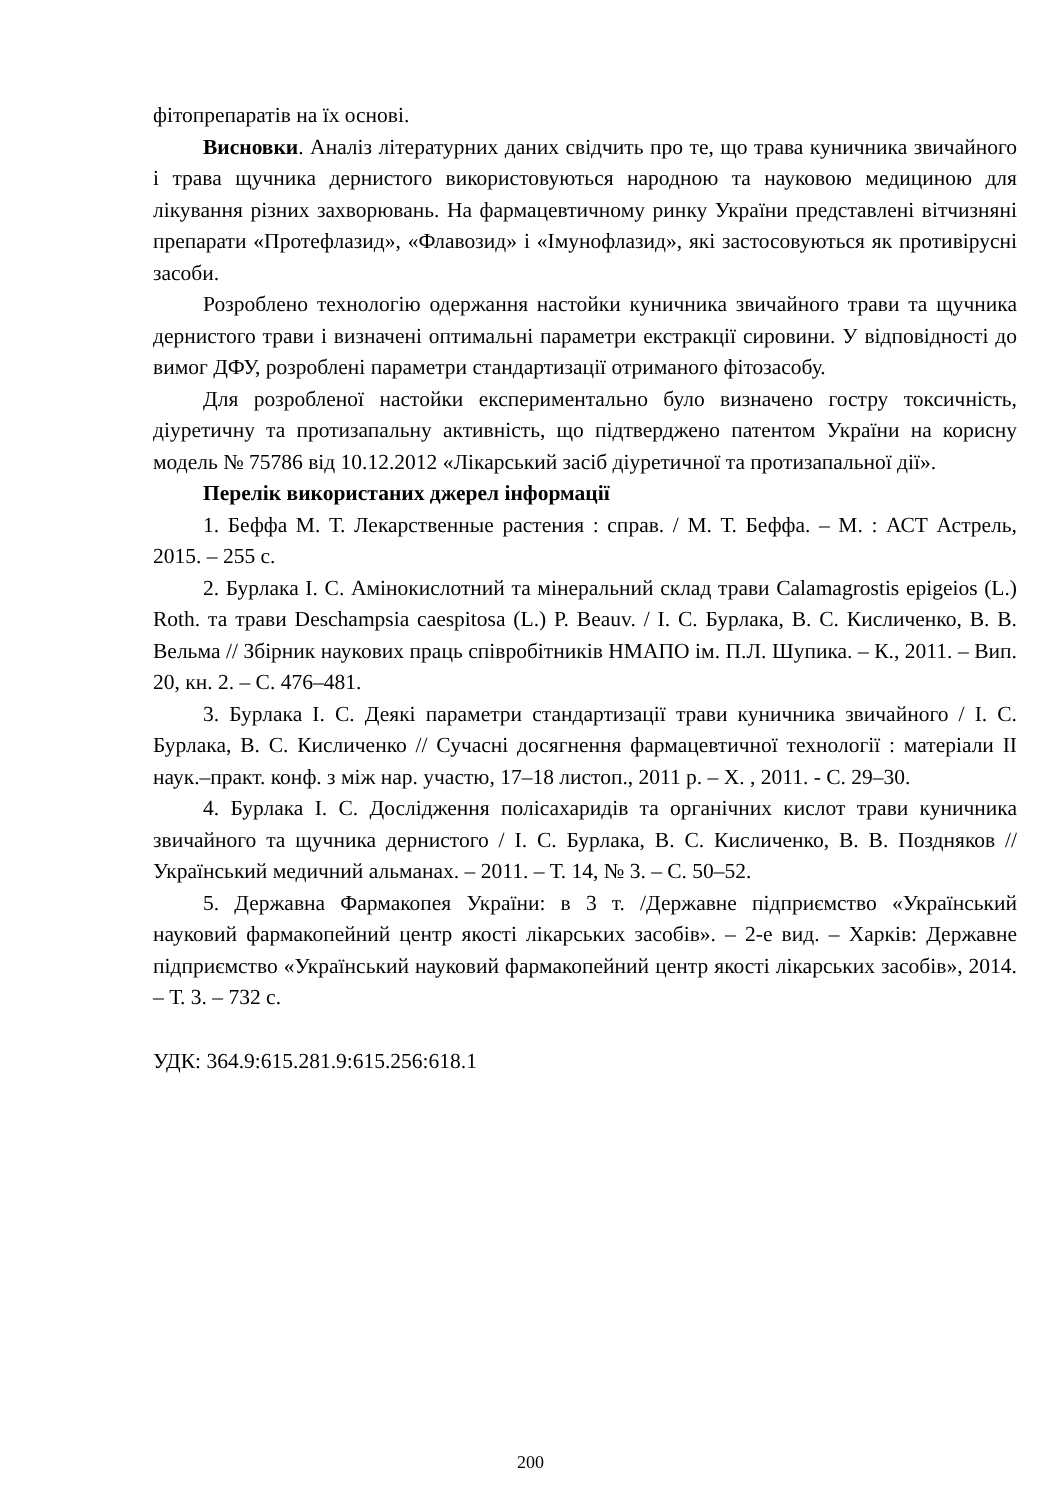фітопрепаратів на їх основі.
Висновки. Аналіз літературних даних свідчить про те, що трава куничника звичайного і трава щучника дернистого використовуються народною та науковою медициною для лікування різних захворювань. На фармацевтичному ринку України представлені вітчизняні препарати «Протефлазид», «Флавозид» і «Імунофлазид», які застосовуються як противірусні засоби.
Розроблено технологію одержання настойки куничника звичайного трави та щучника дернистого трави і визначені оптимальні параметри екстракції сировини. У відповідності до вимог ДФУ, розроблені параметри стандартизації отриманого фітозасобу.
Для розробленої настойки експериментально було визначено гостру токсичність, діуретичну та протизапальну активність, що підтверджено патентом України на корисну модель № 75786 від 10.12.2012 «Лікарський засіб діуретичної та протизапальної дії».
Перелік використаних джерел інформації
1. Беффа М. Т. Лекарственные растения : справ. / М. Т. Беффа. – М. : АСТ Астрель, 2015. – 255 с.
2. Бурлака І. С. Амінокислотний та мінеральний склад трави Calamagrostis epigeios (L.) Roth. та трави Deschampsia caespitosa (L.) P. Beauv. / І. С. Бурлака, В. С. Кисличенко, В. В. Вельма // Збірник наукових праць співробітників НМАПО ім. П.Л. Шупика. – К., 2011. – Вип. 20, кн. 2. – С. 476–481.
3. Бурлака І. С. Деякі параметри стандартизації трави куничника звичайного / І. С. Бурлака, В. С. Кисличенко // Сучасні досягнення фармацевтичної технології : матеріали ІІ наук.–практ. конф. з між нар. участю, 17–18 листоп., 2011 р. – Х. , 2011. - С. 29–30.
4. Бурлака І. С. Дослідження полісахаридів та органічних кислот трави куничника звичайного та щучника дернистого / І. С. Бурлака, В. С. Кисличенко, В. В. Поздняков // Український медичний альманах. – 2011. – Т. 14, № 3. – С. 50–52.
5. Державна Фармакопея України: в 3 т. /Державне підприємство «Український науковий фармакопейний центр якості лікарських засобів». – 2-е вид. – Харків: Державне підприємство «Український науковий фармакопейний центр якості лікарських засобів», 2014. – Т. 3. – 732 с.
УДК: 364.9:615.281.9:615.256:618.1
200